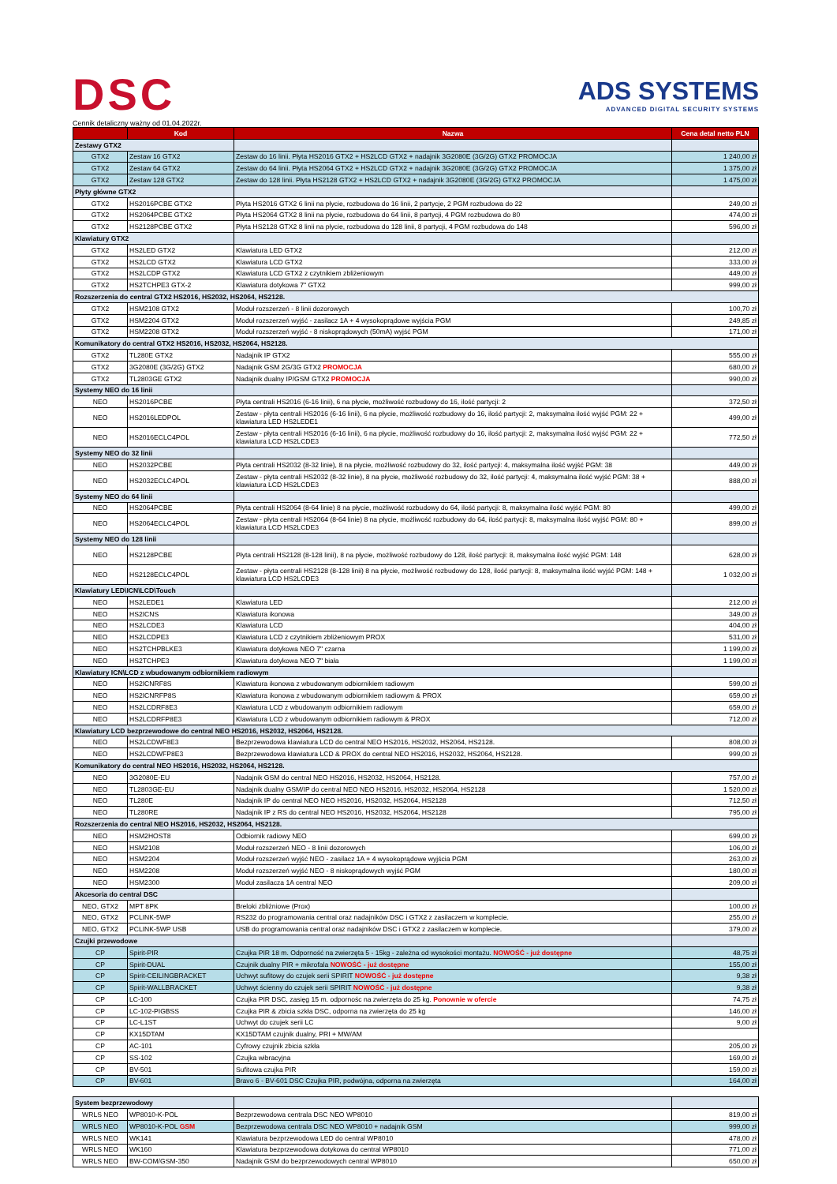DSC
ADS SYSTEMS
ADVANCED DIGITAL SECURITY SYSTEMS
Cennik detaliczny ważny od 01.04.2022r.
| | Kod | Nazwa | Cena detal netto PLN |
| --- | --- | --- | --- |
| Zestawy GTX2 | | | |
| GTX2 | Zestaw 16 GTX2 | Zestaw do 16 linii. Płyta HS2016 GTX2 + HS2LCD GTX2 + nadajnik 3G2080E (3G/2G) GTX2 PROMOCJA | 1 240,00 zł |
| GTX2 | Zestaw 64 GTX2 | Zestaw do 64 linii. Płyta HS2064 GTX2 + HS2LCD GTX2 + nadajnik 3G2080E (3G/2G) GTX2 PROMOCJA | 1 375,00 zł |
| GTX2 | Zestaw 128 GTX2 | Zestaw do 128 linii. Płyta HS2128 GTX2 + HS2LCD GTX2 + nadajnik 3G2080E (3G/2G) GTX2 PROMOCJA | 1 475,00 zł |
| Płyty główne GTX2 | | | |
| GTX2 | HS2016PCBE GTX2 | Płyta HS2016 GTX2 6 linii na płycie, rozbudowa do 16 linii, 2 partycje, 2 PGM rozbudowa do 22 | 249,00 zł |
| GTX2 | HS2064PCBE GTX2 | Płyta HS2064 GTX2 8 linii na płycie, rozbudowa do 64 linii, 8 partycji, 4 PGM rozbudowa do 80 | 474,00 zł |
| GTX2 | HS2128PCBE GTX2 | Płyta HS2128 GTX2 8 linii na płycie, rozbudowa do 128 linii, 8 partycji, 4 PGM rozbudowa do 148 | 596,00 zł |
| Klawiatury GTX2 | | | |
| GTX2 | HS2LED GTX2 | Klawiatura LED GTX2 | 212,00 zł |
| GTX2 | HS2LCD GTX2 | Klawiatura LCD GTX2 | 333,00 zł |
| GTX2 | HS2LCDP GTX2 | Klawiatura LCD GTX2 z czytnikiem zbliżeniowym | 449,00 zł |
| GTX2 | HS2TCHPE3 GTX-2 | Klawiatura dotykowa 7" GTX2 | 999,00 zł |
| Rozszerzenia do central GTX2 HS2016, HS2032, HS2064, HS2128. | | | |
| GTX2 | HSM2108 GTX2 | Moduł rozszerzeń - 8 linii dozorowych | 100,70 zł |
| GTX2 | HSM2204 GTX2 | Moduł rozszerzeń wyjść - zasilacz 1A + 4 wysokoprądowe wyjścia PGM | 249,85 zł |
| GTX2 | HSM2208 GTX2 | Moduł rozszerzeń wyjść - 8 niskoprądowych (50mA) wyjść PGM | 171,00 zł |
| Komunikatory do central GTX2 HS2016, HS2032, HS2064, HS2128. | | | |
| GTX2 | TL280E GTX2 | Nadajnik IP GTX2 | 555,00 zł |
| GTX2 | 3G2080E (3G/2G) GTX2 | Nadajnik GSM 2G/3G GTX2 PROMOCJA | 680,00 zł |
| GTX2 | TL2803GE GTX2 | Nadajnik dualny IP/GSM GTX2 PROMOCJA | 990,00 zł |
| Systemy NEO do 16 linii | | | |
| NEO | HS2016PCBE | Płyta centrali HS2016 (6-16 linii), 6 na płycie, możliwość rozbudowy do 16, ilość partycji: 2 | 372,50 zł |
| NEO | HS2016LEDPOL | Zestaw - płyta centrali HS2016 (6-16 linii), 6 na płycie, możliwość rozbudowy do 16, ilość partycji: 2, maksymalna ilość wyjść PGM: 22 + klawiatura LED HS2LEDE1 | 499,00 zł |
| NEO | HS2016ECLC4POL | Zestaw - płyta centrali HS2016 (6-16 linii), 6 na płycie, możliwość rozbudowy do 16, ilość partycji: 2, maksymalna ilość wyjść PGM: 22 + klawiatura LCD HS2LCDE3 | 772,50 zł |
| Systemy NEO do 32 linii | | | |
| NEO | HS2032PCBE | Płyta centrali HS2032 (8-32 linie), 8 na płycie, możliwość rozbudowy do 32, ilość partycji: 4, maksymalna ilość wyjść PGM: 38 | 449,00 zł |
| NEO | HS2032ECLC4POL | Zestaw - płyta centrali HS2032 (8-32 linie), 8 na płycie, możliwość rozbudowy do 32, ilość partycji: 4, maksymalna ilość wyjść PGM: 38 + klawiatura LCD HS2LCDE3 | 888,00 zł |
| Systemy NEO do 64 linii | | | |
| NEO | HS2064PCBE | Płyta centrali HS2064 (8-64 linie) 8 na płycie, możliwość rozbudowy do 64, ilość partycji: 8, maksymalna ilość wyjść PGM: 80 | 499,00 zł |
| NEO | HS2064ECLC4POL | Zestaw - płyta centrali HS2064 (8-64 linie) 8 na płycie, możliwość rozbudowy do 64, ilość partycji: 8, maksymalna ilość wyjść PGM: 80 + klawiatura LCD HS2LCDE3 | 899,00 zł |
| Systemy NEO do 128 linii | | | |
| NEO | HS2128PCBE | Płyta centrali HS2128 (8-128 linii), 8 na płycie, możliwość rozbudowy do 128, ilość partycji: 8, maksymalna ilość wyjść PGM: 148 | 628,00 zł |
| NEO | HS2128ECLC4POL | Zestaw - płyta centrali HS2128 (8-128 linii) 8 na płycie, możliwość rozbudowy do 128, ilość partycji: 8, maksymalna ilość wyjść PGM: 148 + klawiatura LCD HS2LCDE3 | 1 032,00 zł |
| Klawiatury LED\ICN\LCD\Touch | | | |
| NEO | HS2LEDE1 | Klawiatura LED | 212,00 zł |
| NEO | HS2ICNS | Klawiatura ikonowa | 349,00 zł |
| NEO | HS2LCDE3 | Klawiatura LCD | 404,00 zł |
| NEO | HS2LCDPE3 | Klawiatura LCD z czytnikiem zbliżeniowym PROX | 531,00 zł |
| NEO | HS2TCHPBLKE3 | Klawiatura dotykowa NEO 7" czarna | 1 199,00 zł |
| NEO | HS2TCHPE3 | Klawiatura dotykowa NEO 7" biała | 1 199,00 zł |
| Klawiatury ICN\LCD z wbudowanym odbiornikiem radiowym | | | |
| NEO | HS2ICNRF8S | Klawiatura ikonowa z wbudowanym odbiornikiem radiowym | 599,00 zł |
| NEO | HS2ICNRFP8S | Klawiatura ikonowa z wbudowanym odbiornikiem radiowym & PROX | 659,00 zł |
| NEO | HS2LCDRF8E3 | Klawiatura LCD z wbudowanym odbiornikiem radiowym | 659,00 zł |
| NEO | HS2LCDRFP8E3 | Klawiatura LCD z wbudowanym odbiornikiem radiowym & PROX | 712,00 zł |
| Klawiatury LCD bezprzewodowe do central NEO HS2016, HS2032, HS2064, HS2128. | | | |
| NEO | HS2LCDWF8E3 | Bezprzewodowa klawiatura LCD do central NEO HS2016, HS2032, HS2064, HS2128. | 808,00 zł |
| NEO | HS2LCDWFP8E3 | Bezprzewodowa klawiatura LCD & PROX do central NEO HS2016, HS2032, HS2064, HS2128. | 999,00 zł |
| Komunikatory do central NEO HS2016, HS2032, HS2064, HS2128. | | | |
| NEO | 3G2080E-EU | Nadajnik GSM do central NEO HS2016, HS2032, HS2064, HS2128. | 757,00 zł |
| NEO | TL2803GE-EU | Nadajnik dualny GSM/IP do central NEO NEO HS2016, HS2032, HS2064, HS2128 | 1 520,00 zł |
| NEO | TL280E | Nadajnik IP do central NEO NEO HS2016, HS2032, HS2064, HS2128 | 712,50 zł |
| NEO | TL280RE | Nadajnik IP z RS do central NEO HS2016, HS2032, HS2064, HS2128 | 795,00 zł |
| Rozszerzenia do central NEO HS2016, HS2032, HS2064, HS2128. | | | |
| NEO | HSM2HOST8 | Odbiornik radiowy NEO | 699,00 zł |
| NEO | HSM2108 | Moduł rozszerzeń NEO - 8 linii dozorowych | 106,00 zł |
| NEO | HSM2204 | Moduł rozszerzeń wyjść NEO - zasilacz 1A + 4 wysokoprądowe wyjścia PGM | 263,00 zł |
| NEO | HSM2208 | Moduł rozszerzeń wyjść NEO - 8 niskoprądowych wyjść PGM | 180,00 zł |
| NEO | HSM2300 | Moduł zasilacza 1A central NEO | 209,00 zł |
| Akcesoria do central DSC | | | |
| NEO, GTX2 | MPT 8PK | Breloki zbliżniowe (Prox) | 100,00 zł |
| NEO, GTX2 | PCLINK-5WP | RS232 do programowania central oraz nadajników DSC i GTX2 z zasilaczem w komplecie. | 255,00 zł |
| NEO, GTX2 | PCLINK-5WP USB | USB do programowania central oraz nadajników DSC i GTX2 z zasilaczem w komplecie. | 379,00 zł |
| Czujki przewodowe | | | |
| CP | Spirit-PIR | Czujka PIR 18 m. Odporność na zwierzęta 5 - 15kg - zależna od wysokości montażu. NOWOŚĆ - już dostępne | 48,75 zł |
| CP | Spirit-DUAL | Czujnik dualny PIR + mikrofala NOWOŚĆ - już dostępne | 155,00 zł |
| CP | Spirit-CEILINGBRACKET | Uchwyt sufitowy do czujek serii SPIRIT NOWOŚĆ - już dostępne | 9,38 zł |
| CP | Spirit-WALLBRACKET | Uchwyt ścienny do czujek serii SPIRIT NOWOŚĆ - już dostępne | 9,38 zł |
| CP | LC-100 | Czujka PIR DSC, zasięg 15 m. odpornośc na zwierzęta do 25 kg. Ponownie w ofercie | 74,75 zł |
| CP | LC-102-PIGBSS | Czujka PIR & zbicia szkła DSC, odporna na zwierzęta do 25 kg | 146,00 zł |
| CP | LC-L1ST | Uchwyt do czujek serii LC | 9,00 zł |
| CP | KX15DTAM | KX15DTAM czujnik dualny, PRI + MW/AM | |
| CP | AC-101 | Cyfrowy czujnik zbicia szkła | 205,00 zł |
| CP | SS-102 | Czujka wibracyjna | 169,00 zł |
| CP | BV-501 | Sufitowa czujka PIR | 159,00 zł |
| CP | BV-601 | Bravo 6 - BV-601 DSC Czujka PIR, podwójna, odporna na zwierzęta | 164,00 zł |
| System bezprzewodowy | | | |
| WRLS NEO | WP8010-K-POL | Bezprzewodowa centrala DSC NEO WP8010 | 819,00 zł |
| WRLS NEO | WP8010-K-POL GSM | Bezprzewodowa centrala DSC NEO WP8010 + nadajnik GSM | 999,00 zł |
| WRLS NEO | WK141 | Klawiatura bezprzewodowa LED do central WP8010 | 478,00 zł |
| WRLS NEO | WK160 | Klawiatura bezprzewodowa dotykowa do central WP8010 | 771,00 zł |
| WRLS NEO | BW-COM/GSM-350 | Nadajnik GSM do bezprzewodowych central WP8010 | 650,00 zł |